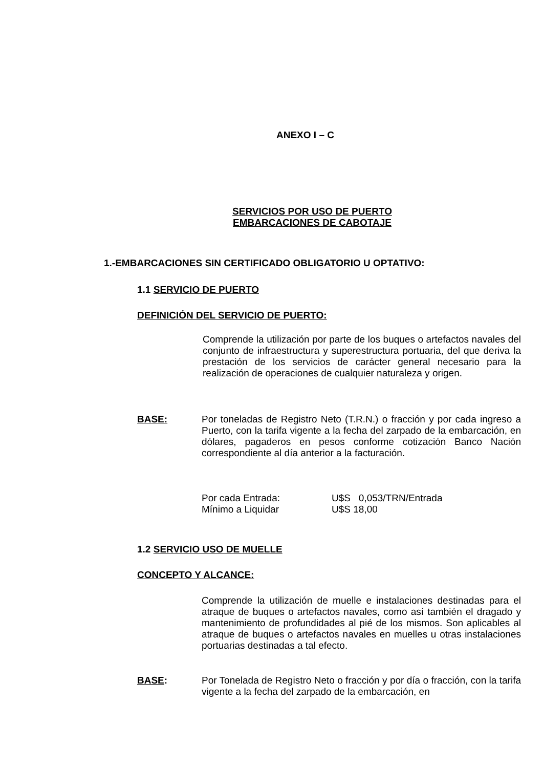ANEXO I – C
SERVICIOS POR USO DE PUERTO
EMBARCACIONES DE CABOTAJE
1.-EMBARCACIONES SIN CERTIFICADO OBLIGATORIO U OPTATIVO:
1.1 SERVICIO DE PUERTO
DEFINICIÓN DEL SERVICIO DE PUERTO:
Comprende la utilización por parte de los buques o artefactos navales del conjunto de infraestructura y superestructura portuaria, del que deriva la prestación de los servicios de carácter general necesario para la realización de operaciones de cualquier naturaleza y origen.
BASE: Por toneladas de Registro Neto (T.R.N.) o fracción y por cada ingreso a Puerto, con la tarifa vigente a la fecha del zarpado de la embarcación, en dólares, pagaderos en pesos conforme cotización Banco Nación correspondiente al día anterior a la facturación.
Por cada Entrada: U$S 0,053/TRN/Entrada Mínimo a Liquidar U$S 18,00
1.2 SERVICIO USO DE MUELLE
CONCEPTO Y ALCANCE:
Comprende la utilización de muelle e instalaciones destinadas para el atraque de buques o artefactos navales, como así también el dragado y mantenimiento de profundidades al pié de los mismos. Son aplicables al atraque de buques o artefactos navales en muelles u otras instalaciones portuarias destinadas a tal efecto.
BASE: Por Tonelada de Registro Neto o fracción y por día o fracción, con la tarifa vigente a la fecha del zarpado de la embarcación, en